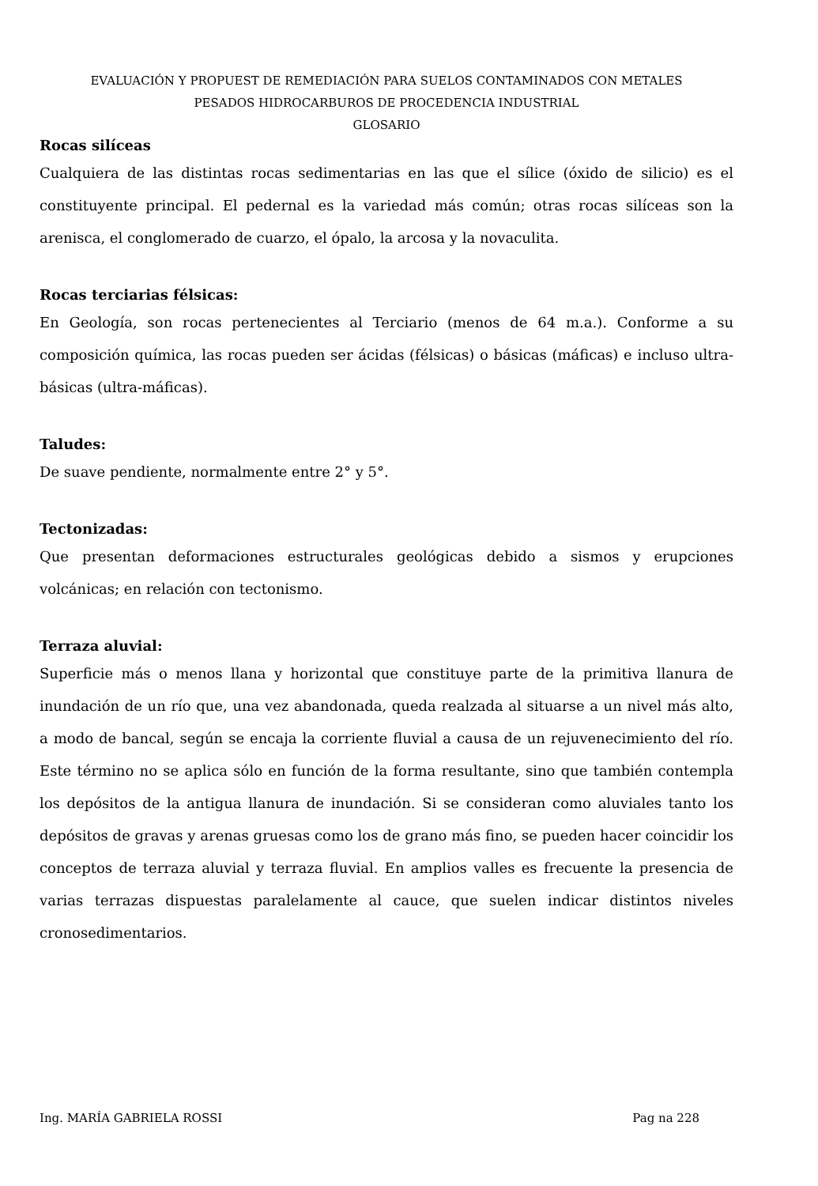EVALUACIÓN Y PROPUEST DE REMEDIACIÓN PARA SUELOS CONTAMINADOS CON METALES
PESADOS HIDROCARBUROS DE PROCEDENCIA INDUSTRIAL
GLOSARIO
Rocas silíceas
Cualquiera de las distintas rocas sedimentarias en las que el sílice (óxido de silicio) es el constituyente principal. El pedernal es la variedad más común; otras rocas silíceas son la arenisca, el conglomerado de cuarzo, el ópalo, la arcosa y la novaculita.
Rocas terciarias félsicas:
En Geología, son rocas pertenecientes al Terciario (menos de 64 m.a.). Conforme a su composición química, las rocas pueden ser ácidas (félsicas) o básicas (máficas) e incluso ultra-básicas (ultra-máficas).
Taludes:
De suave pendiente, normalmente entre 2° y 5°.
Tectonizadas:
Que presentan deformaciones estructurales geológicas debido a sismos y erupciones volcánicas; en relación con tectonismo.
Terraza aluvial:
Superficie más o menos llana y horizontal que constituye parte de la primitiva llanura de inundación de un río que, una vez abandonada, queda realzada al situarse a un nivel más alto, a modo de bancal, según se encaja la corriente fluvial a causa de un rejuvenecimiento del río. Este término no se aplica sólo en función de la forma resultante, sino que también contempla los depósitos de la antigua llanura de inundación. Si se consideran como aluviales tanto los depósitos de gravas y arenas gruesas como los de grano más fino, se pueden hacer coincidir los conceptos de terraza aluvial y terraza fluvial. En amplios valles es frecuente la presencia de varias terrazas dispuestas paralelamente al cauce, que suelen indicar distintos niveles cronosedimentarios.
Ing. MARÍA GABRIELA ROSSI Pag na 228